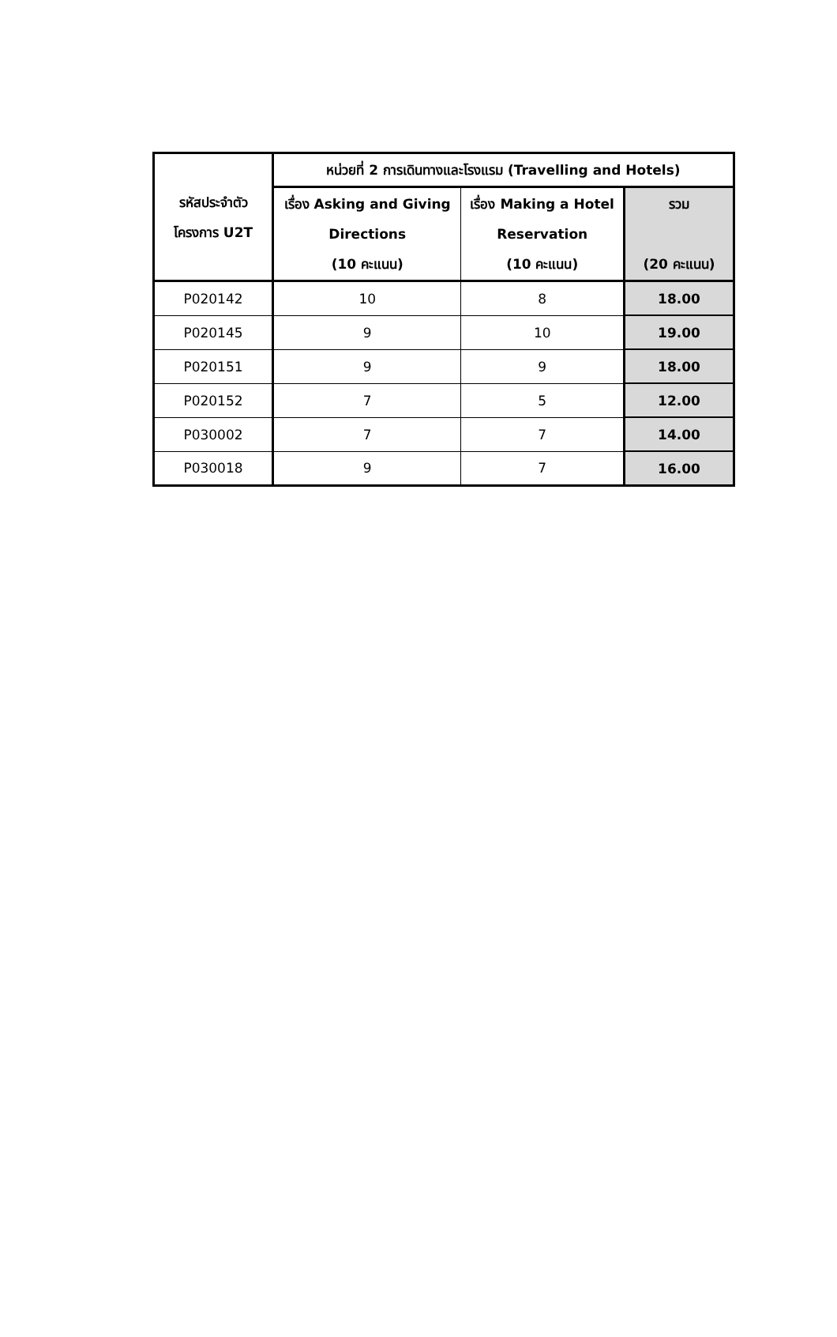| รหัสประจำตัว โครงการ U2T | หน่วยที่ 2 การเดินทางและโรงแรม (Travelling and Hotels) | | |
| --- | --- | --- | --- |
| | เรื่อง Asking and Giving Directions (10 คะแนน) | เรื่อง Making a Hotel Reservation (10 คะแนน) | รวม (20 คะแนน) |
| P020142 | 10 | 8 | 18.00 |
| P020145 | 9 | 10 | 19.00 |
| P020151 | 9 | 9 | 18.00 |
| P020152 | 7 | 5 | 12.00 |
| P030002 | 7 | 7 | 14.00 |
| P030018 | 9 | 7 | 16.00 |